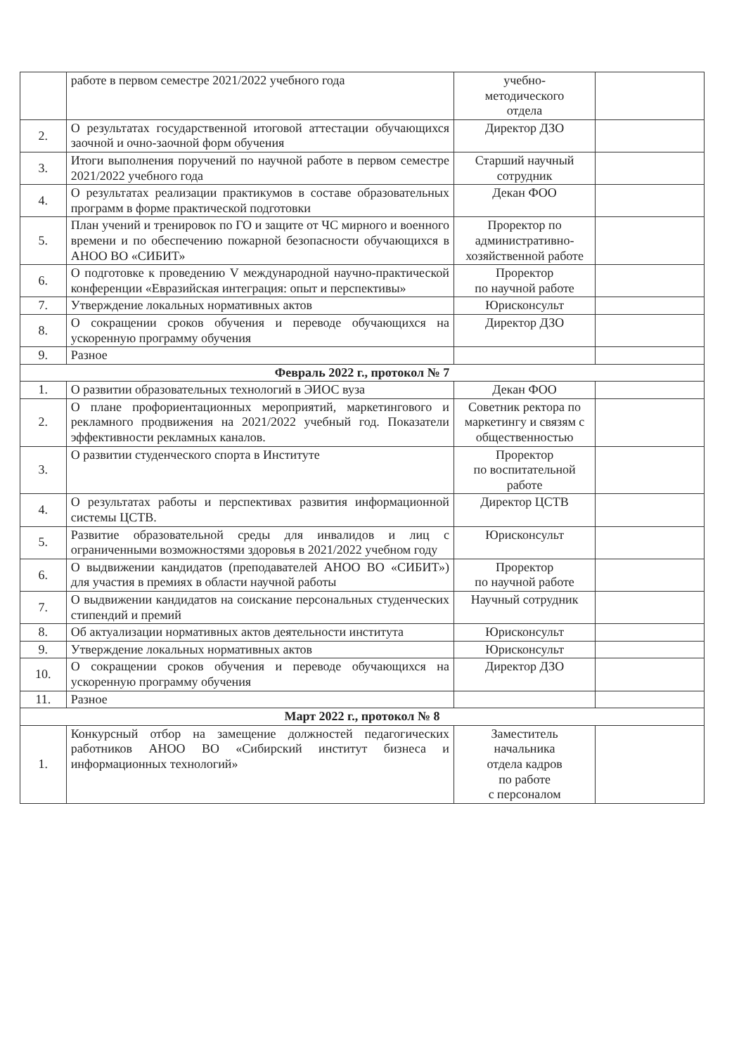| | работе в первом семестре 2021/2022 учебного года | учебно- методического отдела | |
| 2. | О результатах государственной итоговой аттестации обучающихся заочной и очно-заочной форм обучения | Директор ДЗО | |
| 3. | Итоги выполнения поручений по научной работе в первом семестре 2021/2022 учебного года | Старший научный сотрудник | |
| 4. | О результатах реализации практикумов в составе образовательных программ в форме практической подготовки | Декан ФОО | |
| 5. | План учений и тренировок по ГО и защите от ЧС мирного и военного времени и по обеспечению пожарной безопасности обучающихся в АНОО ВО «СИБИТ» | Проректор по административно-хозяйственной работе | |
| 6. | О подготовке к проведению V международной научно-практической конференции «Евразийская интеграция: опыт и перспективы» | Проректор по научной работе | |
| 7. | Утверждение локальных нормативных актов | Юрисконсульт | |
| 8. | О сокращении сроков обучения и переводе обучающихся на ускоренную программу обучения | Директор ДЗО | |
| 9. | Разное | | |
| Февраль 2022 г., протокол № 7 | | | |
| 1. | О развитии образовательных технологий в ЭИОС вуза | Декан ФОО | |
| 2. | О плане профориентационных мероприятий, маркетингового и рекламного продвижения на 2021/2022 учебный год. Показатели эффективности рекламных каналов. | Советник ректора по маркетингу и связям с общественностью | |
| 3. | О развитии студенческого спорта в Институте | Проректор по воспитательной работе | |
| 4. | О результатах работы и перспективах развития информационной системы ЦСТВ. | Директор ЦСТВ | |
| 5. | Развитие образовательной среды для инвалидов и лиц с ограниченными возможностями здоровья в 2021/2022 учебном году | Юрисконсульт | |
| 6. | О выдвижении кандидатов (преподавателей АНОО ВО «СИБИТ») для участия в премиях в области научной работы | Проректор по научной работе | |
| 7. | О выдвижении кандидатов на соискание персональных студенческих стипендий и премий | Научный сотрудник | |
| 8. | Об актуализации нормативных актов деятельности института | Юрисконсульт | |
| 9. | Утверждение локальных нормативных актов | Юрисконсульт | |
| 10. | О сокращении сроков обучения и переводе обучающихся на ускоренную программу обучения | Директор ДЗО | |
| 11. | Разное | | |
| Март 2022 г., протокол № 8 | | | |
| 1. | Конкурсный отбор на замещение должностей педагогических работников АНОО ВО «Сибирский институт бизнеса и информационных технологий» | Заместитель начальника отдела кадров по работе с персоналом | |